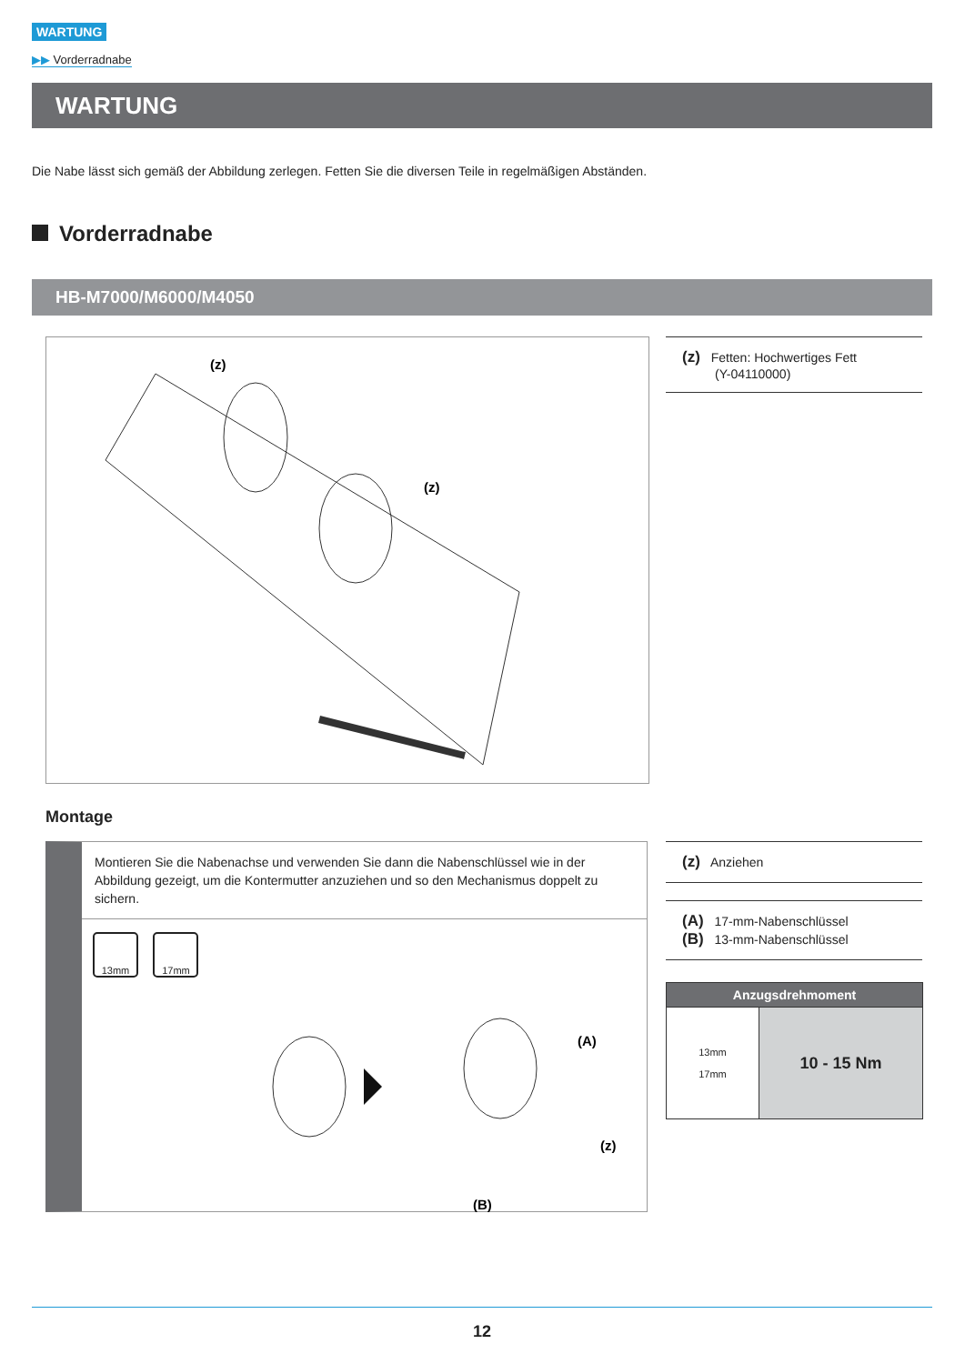WARTUNG
▶▶ Vorderradnabe
WARTUNG
Die Nabe lässt sich gemäß der Abbildung zerlegen. Fetten Sie die diversen Teile in regelmäßigen Abständen.
Vorderradnabe
HB-M7000/M6000/M4050
(z)
(z)
(z) Fetten: Hochwertiges Fett
(Y-04110000)
Montage
Montieren Sie die Nabenachse und verwenden Sie dann die Nabenschlüssel wie in der Abbildung gezeigt, um die Kontermutter anzuziehen und so den Mechanismus doppelt zu sichern.
13mm 17mm
(A)
(z)
(B)
(z) Anziehen
(A) 17-mm-Nabenschlüssel
(B) 13-mm-Nabenschlüssel
| Anzugsdrehmoment | |
| --- | --- |
| 13mm 17mm | 10 - 15 Nm |
12